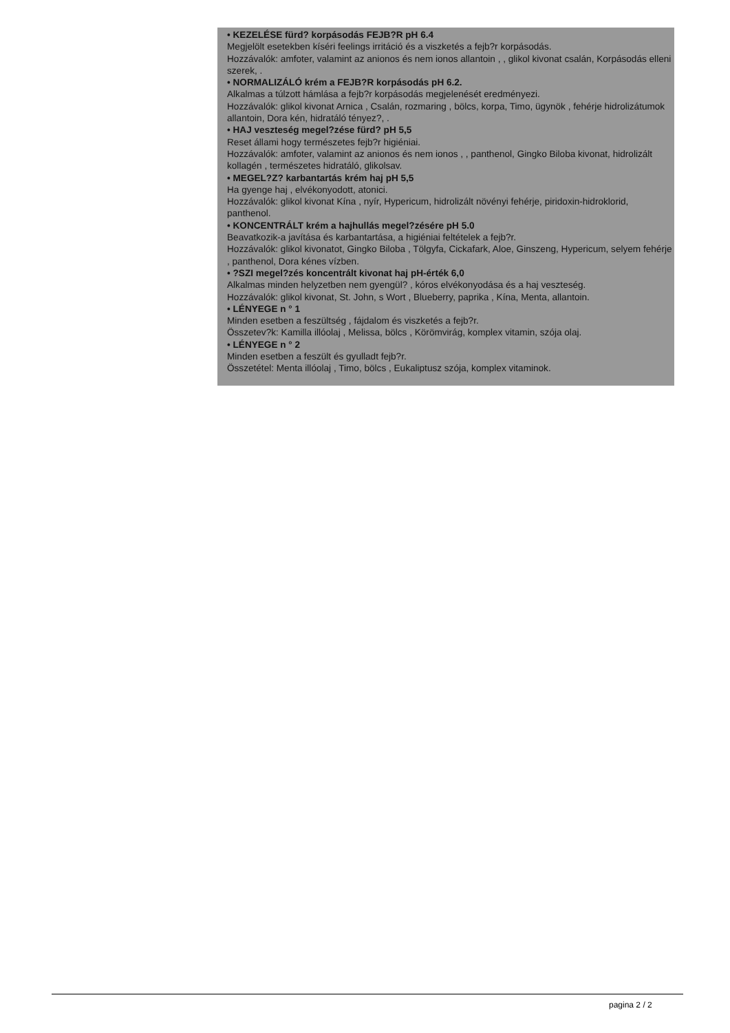• KEZELÉSE fürd? korpásodás FEJB?R pH 6.4
Megjelölt esetekben kíséri feelings irritáció és a viszketés a fejb?r korpásodás.
Hozzávalók: amfoter, valamint az anionos és nem ionos allantoin , , glikol kivonat csalán, Korpásodás elleni szerek, .
• NORMALIZÁLÓ krém a FEJB?R korpásodás pH 6.2.
Alkalmas a túlzott hámlása a fejb?r korpásodás megjelenését eredményezi.
Hozzávalók: glikol kivonat Arnica , Csalán, rozmaring , bölcs, korpa, Timo, ügynök , fehérje hidrolizátumok allantoin, Dora kén, hidratáló tényez?, .
• HAJ veszteség megel?zése fürd? pH 5,5
Reset állami hogy természetes fejb?r higiéniai.
Hozzávalók: amfoter, valamint az anionos és nem ionos , , panthenol, Gingko Biloba kivonat, hidrolizált kollagén , természetes hidratáló, glikolsav.
• MEGEL?Z? karbantartás krém haj pH 5,5
Ha gyenge haj , elvékonyodott, atonici.
Hozzávalók: glikol kivonat Kína , nyír, Hypericum, hidrolizált növényi fehérje, piridoxin-hidroklorid, panthenol.
• KONCENTRÁLT krém a hajhullás megel?zésére pH 5.0
Beavatkozik-a javítása és karbantartása, a higiéniai feltételek a fejb?r.
Hozzávalók: glikol kivonatot, Gingko Biloba , Tölgyfa, Cickafark, Aloe, Ginszeng, Hypericum, selyem fehérje , panthenol, Dora kénes vízben.
• ?SZI megel?zés koncentrált kivonat haj pH-érték 6,0
Alkalmas minden helyzetben nem gyengül? , kóros elvékonyodása és a haj veszteség.
Hozzávalók: glikol kivonat, St. John, s Wort , Blueberry, paprika , Kína, Menta, allantoin.
• LÉNYEGE n ° 1
Minden esetben a feszültség , fájdalom és viszketés a fejb?r.
Összetev?k: Kamilla illóolaj , Melissa, bölcs , Körömvirág, komplex vitamin, szója olaj.
• LÉNYEGE n ° 2
Minden esetben a feszült és gyulladt fejb?r.
Összetétel: Menta illóolaj , Timo, bölcs , Eukaliptusz szója, komplex vitaminok.
pagina 2 / 2